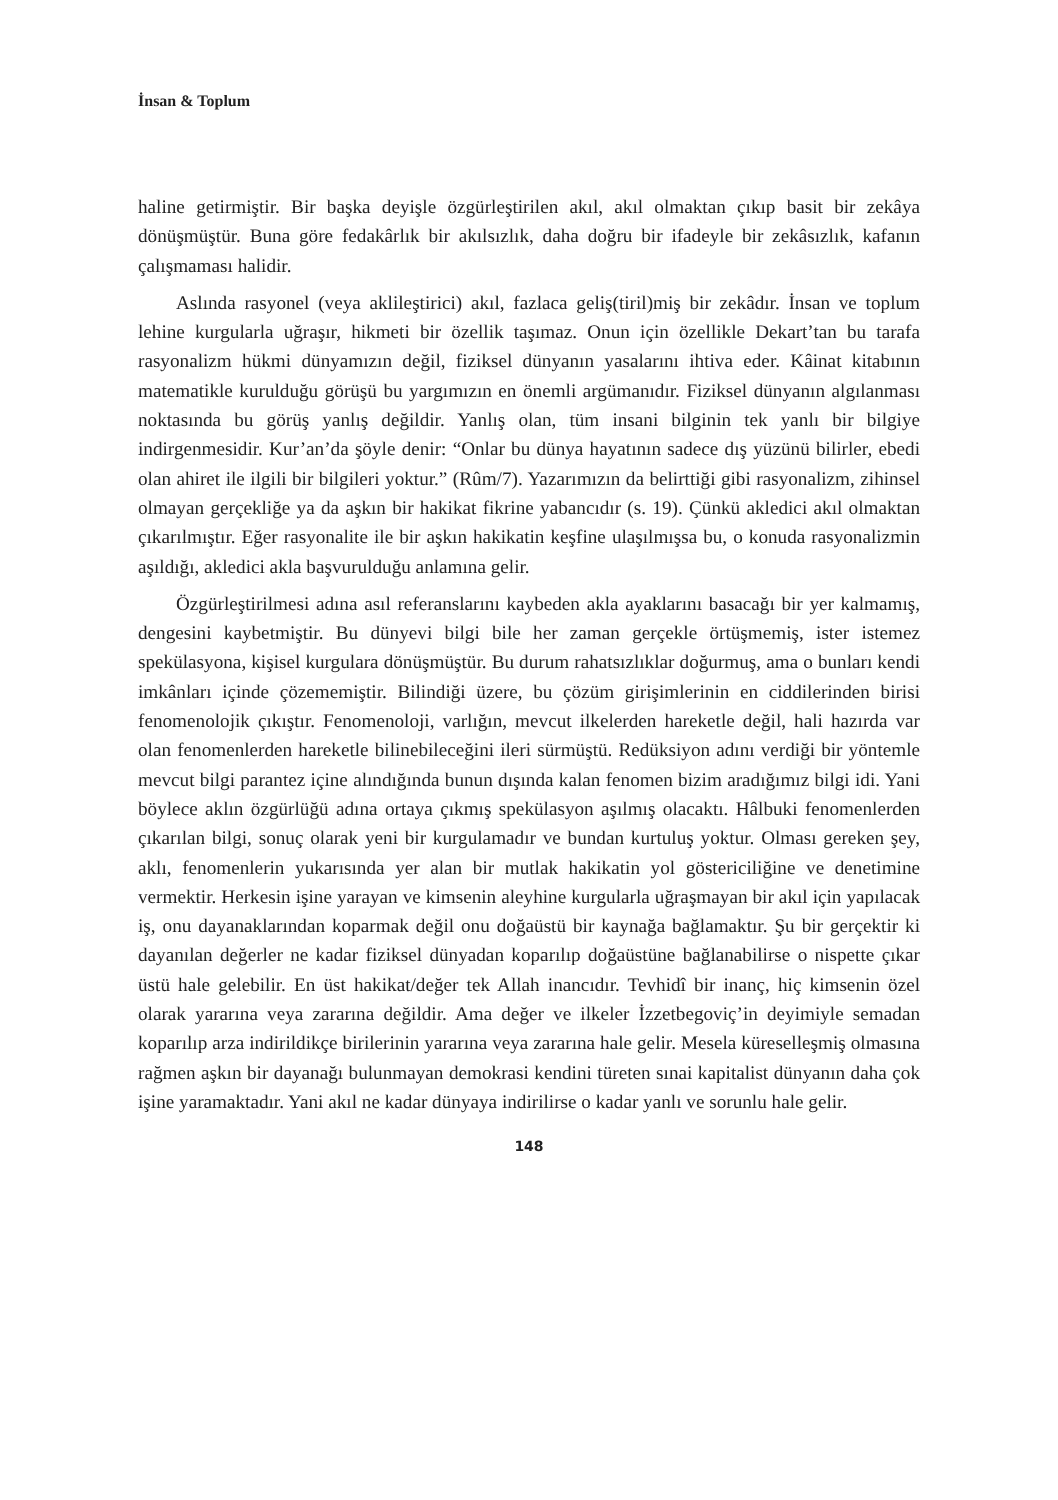İnsan & Toplum
haline getirmiştir. Bir başka deyişle özgürleştirilen akıl, akıl olmaktan çıkıp basit bir zekâya dönüşmüştür. Buna göre fedakârlık bir akılsızlık, daha doğru bir ifadeyle bir zekâsızlık, kafanın çalışmaması halidir.
Aslında rasyonel (veya aklileştirici) akıl, fazlaca geliş(tiril)miş bir zekâdır. İnsan ve toplum lehine kurgularla uğraşır, hikmeti bir özellik taşımaz. Onun için özellikle Dekart’tan bu tarafa rasyonalizm hükmi dünyamızın değil, fiziksel dünyanın yasalarını ihtiva eder. Kâinat kitabının matematikle kurulduğu görüşü bu yargımızın en önemli argümanıdır. Fiziksel dünyanın algılanması noktasında bu görüş yanlış değildir. Yanlış olan, tüm insani bilginin tek yanlı bir bilgiye indirgenmesidir. Kur’an’da şöyle denir: “Onlar bu dünya hayatının sadece dış yüzünü bilirler, ebedi olan ahiret ile ilgili bir bilgileri yoktur.” (Rûm/7). Yazarımızın da belirttiği gibi rasyonalizm, zihinsel olmayan gerçekliğe ya da aşkın bir hakikat fikrine yabancıdır (s. 19). Çünkü akledici akıl olmaktan çıkarılmıştır. Eğer rasyonalite ile bir aşkın hakikatin keşfine ulaşılmışsa bu, o konuda rasyonalizmin aşıldığı, akledici akla başvurulduğu anlamına gelir.
Özgürleştirilmesi adına asıl referanslarını kaybeden akla ayaklarını basacağı bir yer kalmamış, dengesini kaybetmiştir. Bu dünyevi bilgi bile her zaman gerçekle örtüşmemiş, ister istemez spekülasyona, kişisel kurgulara dönüşmüştür. Bu durum rahatsızlıklar doğurmuş, ama o bunları kendi imkânları içinde çözememiştir. Bilindiği üzere, bu çözüm girişimlerinin en ciddilerinden birisi fenomenolojik çıkıştır. Fenomenoloji, varlığın, mevcut ilkelerden hareketle değil, hali hazırda var olan fenomenlerden hareketle bilinebileceğini ileri sürmüştü. Redüksiyon adını verdiği bir yöntemle mevcut bilgi parantez içine alındığında bunun dışında kalan fenomen bizim aradığımız bilgi idi. Yani böylece aklın özgürlüğü adına ortaya çıkmış spekülasyon aşılmış olacaktı. Hâlbuki fenomenlerden çıkarılan bilgi, sonuç olarak yeni bir kurgulamadır ve bundan kurtuluş yoktur. Olması gereken şey, aklı, fenomenlerin yukarısında yer alan bir mutlak hakikatin yol göstericiliğine ve denetimine vermektir. Herkesin işine yarayan ve kimsenin aleyhine kurgularla uğraşmayan bir akıl için yapılacak iş, onu dayanaklarından koparmak değil onu doğaüstü bir kaynağa bağlamaktır. Şu bir gerçektir ki dayanılan değerler ne kadar fiziksel dünyadan koparılıp doğaüstüne bağlanabilirse o nispette çıkar üstü hale gelebilir. En üst hakikat/değer tek Allah inancıdır. Tevhidî bir inanç, hiç kimsenin özel olarak yararına veya zararına değildir. Ama değer ve ilkeler İzzetbegoviç’in deyimiyle semadan koparılıp arza indirildikçe birilerinin yararına veya zararına hale gelir. Mesela küreselleşmiş olmasına rağmen aşkın bir dayanağı bulunmayan demokrasi kendini türeten sınai kapitalist dünyanın daha çok işine yaramaktadır. Yani akıl ne kadar dünyaya indirilirse o kadar yanlı ve sorunlu hale gelir.
148